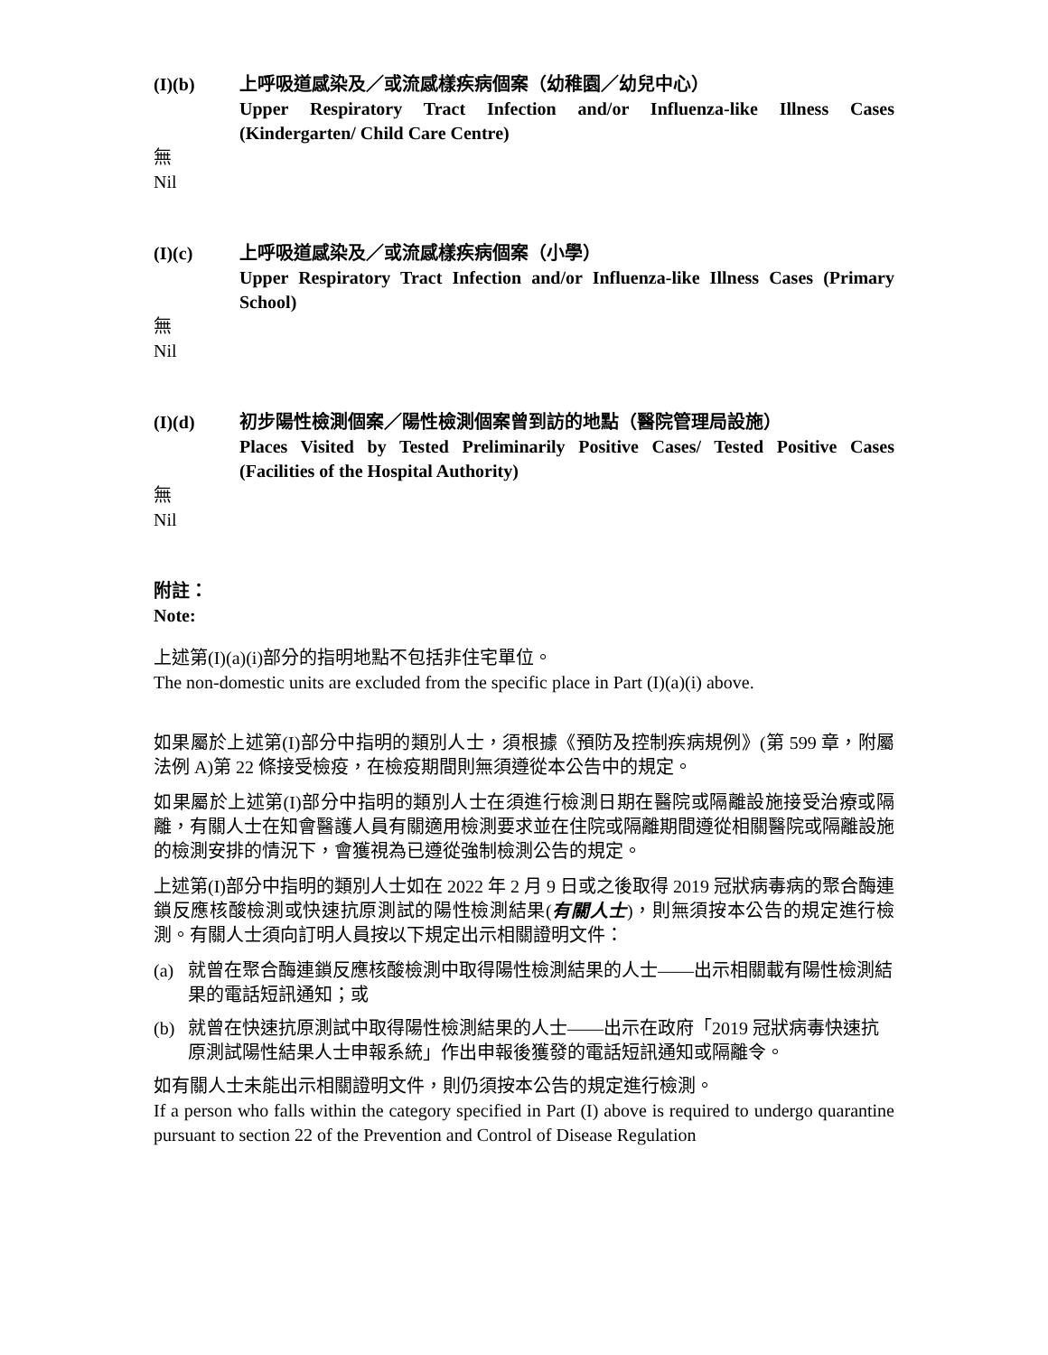(I)(b) 上呼吸道感染及／或流感樣疾病個案（幼稚園／幼兒中心）
Upper Respiratory Tract Infection and/or Influenza-like Illness Cases (Kindergarten/ Child Care Centre)
無
Nil
(I)(c) 上呼吸道感染及／或流感樣疾病個案（小學）
Upper Respiratory Tract Infection and/or Influenza-like Illness Cases (Primary School)
無
Nil
(I)(d) 初步陽性檢測個案／陽性檢測個案曾到訪的地點（醫院管理局設施）
Places Visited by Tested Preliminarily Positive Cases/ Tested Positive Cases (Facilities of the Hospital Authority)
無
Nil
附註：
Note:
上述第(I)(a)(i)部分的指明地點不包括非住宅單位。
The non-domestic units are excluded from the specific place in Part (I)(a)(i) above.
如果屬於上述第(I)部分中指明的類別人士，須根據《預防及控制疾病規例》(第 599 章，附屬法例 A)第 22 條接受檢疫，在檢疫期間則無須遵從本公告中的規定。
如果屬於上述第(I)部分中指明的類別人士在須進行檢測日期在醫院或隔離設施接受治療或隔離，有關人士在知會醫護人員有關適用檢測要求並在住院或隔離期間遵從相關醫院或隔離設施的檢測安排的情況下，會獲視為已遵從強制檢測公告的規定。
上述第(I)部分中指明的類別人士如在 2022 年 2 月 9 日或之後取得 2019 冠狀病毒病的聚合酶連鎖反應核酸檢測或快速抗原測試的陽性檢測結果(有關人士)，則無須按本公告的規定進行檢測。有關人士須向訂明人員按以下規定出示相關證明文件：
(a) 就曾在聚合酶連鎖反應核酸檢測中取得陽性檢測結果的人士——出示相關載有陽性檢測結果的電話短訊通知；或
(b) 就曾在快速抗原測試中取得陽性檢測結果的人士——出示在政府「2019 冠狀病毒快速抗原測試陽性結果人士申報系統」作出申報後獲發的電話短訊通知或隔離令。
如有關人士未能出示相關證明文件，則仍須按本公告的規定進行檢測。
If a person who falls within the category specified in Part (I) above is required to undergo quarantine pursuant to section 22 of the Prevention and Control of Disease Regulation